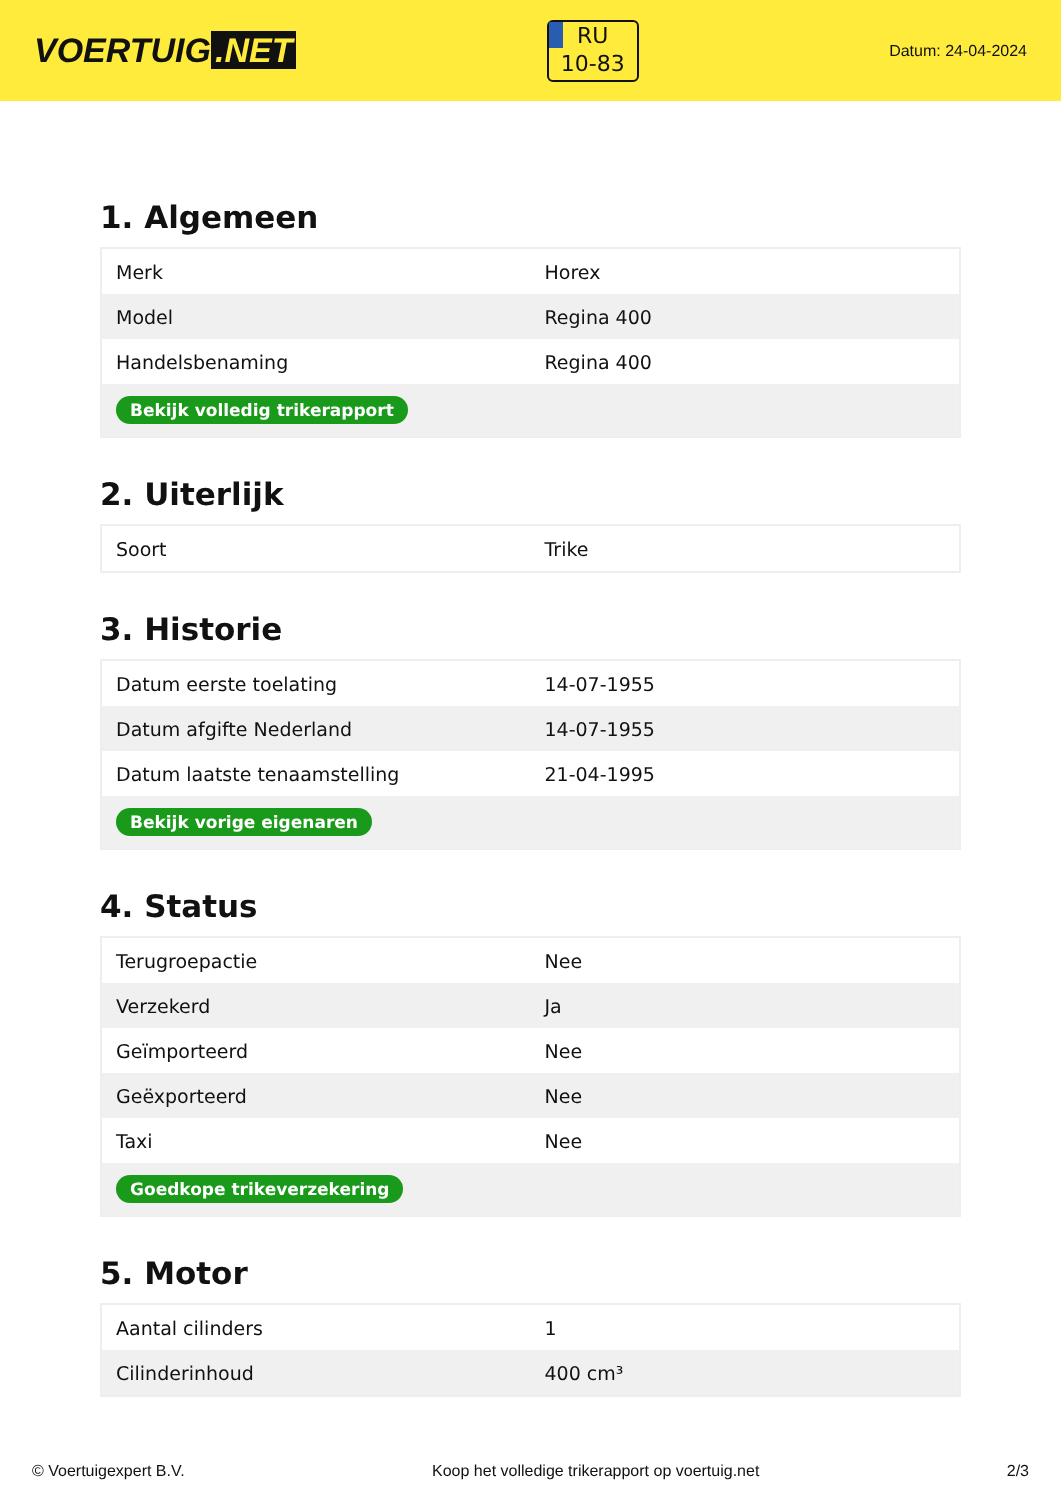VOERTUIG.NET
RU
10-83
Datum: 24-04-2024
1. Algemeen
| Merk | Horex |
| Model | Regina 400 |
| Handelsbenaming | Regina 400 |
| Bekijk volledig trikerapport | |
2. Uiterlijk
| Soort | Trike |
3. Historie
| Datum eerste toelating | 14-07-1955 |
| Datum afgifte Nederland | 14-07-1955 |
| Datum laatste tenaamstelling | 21-04-1995 |
| Bekijk vorige eigenaren | |
4. Status
| Terugroepactie | Nee |
| Verzekerd | Ja |
| Geïmporteerd | Nee |
| Geëxporteerd | Nee |
| Taxi | Nee |
| Goedkope trikeverzekering | |
5. Motor
| Aantal cilinders | 1 |
| Cilinderinhoud | 400 cm³ |
© Voertuigexpert B.V. Koop het volledige trikerapport op voertuig.net 2/3